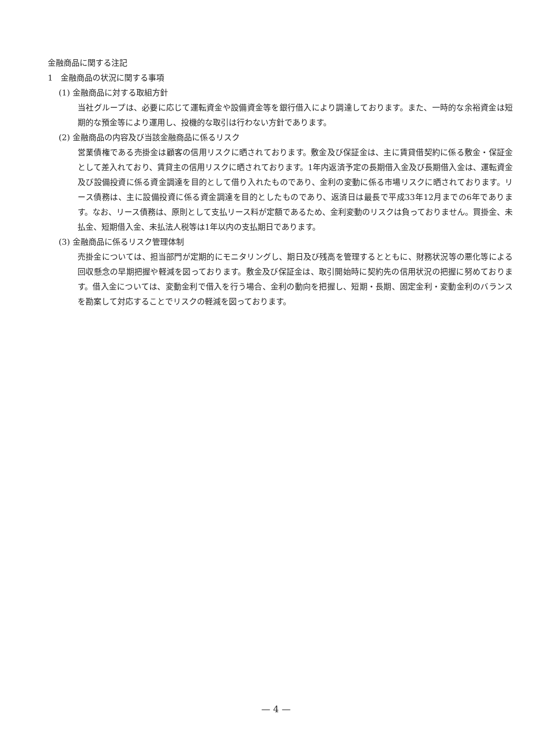金融商品に関する注記
1　金融商品の状況に関する事項
(1) 金融商品に対する取組方針
当社グループは、必要に応じて運転資金や設備資金等を銀行借入により調達しております。また、一時的な余裕資金は短期的な預金等により運用し、投機的な取引は行わない方針であります。
(2) 金融商品の内容及び当該金融商品に係るリスク
営業債権である売掛金は顧客の信用リスクに晒されております。敷金及び保証金は、主に賃貸借契約に係る敷金・保証金として差入れており、賃貸主の信用リスクに晒されております。1年内返済予定の長期借入金及び長期借入金は、運転資金及び設備投資に係る資金調達を目的として借り入れたものであり、金利の変動に係る市場リスクに晒されております。リース債務は、主に設備投資に係る資金調達を目的としたものであり、返済日は最長で平成33年12月までの6年であります。なお、リース債務は、原則として支払リース料が定額であるため、金利変動のリスクは負っておりません。買掛金、未払金、短期借入金、未払法人税等は1年以内の支払期日であります。
(3) 金融商品に係るリスク管理体制
売掛金については、担当部門が定期的にモニタリングし、期日及び残高を管理するとともに、財務状況等の悪化等による回収懸念の早期把握や軽減を図っております。敷金及び保証金は、取引開始時に契約先の信用状況の把握に努めております。借入金については、変動金利で借入を行う場合、金利の動向を把握し、短期・長期、固定金利・変動金利のバランスを勘案して対応することでリスクの軽減を図っております。
— 4 —